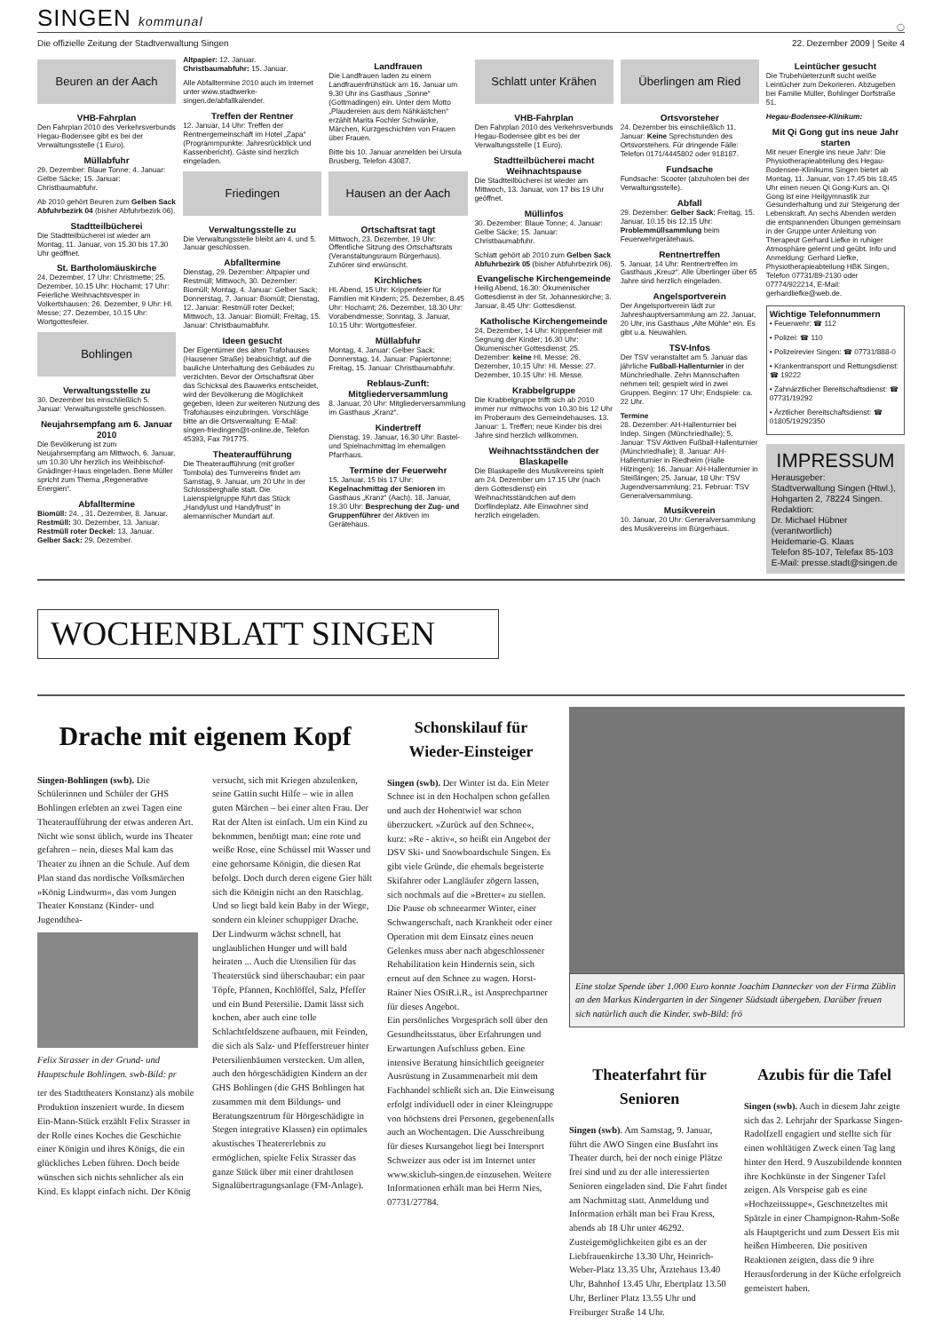SINGEN kommunal
◯
Die offizielle Zeitung der Stadtverwaltung Singen 22. Dezember 2009 | Seite 4
Beuren an der Aach
VHB-Fahrplan
Den Fahrplan 2010 des Verkehrsverbunds Hegau-Bodensee gibt es bei der Verwaltungsstelle (1 Euro).
Müllabfuhr
29. Dezember: Blaue Tonne; 4. Januar: Gelbe Säcke; 15. Januar: Christbaumabfuhr.
Ab 2010 gehört Beuren zum Gelben Sack Abfuhrbezirk 04 (bisher Abfuhrbezirk 06).
Stadtteilbücherei
Die Stadtteilbücherei ist wieder am Montag, 11. Januar, von 15.30 bis 17.30 Uhr geöffnet.
St. Bartholomäuskirche
24. Dezember, 17 Uhr: Christmette; 25. Dezember, 10.15 Uhr: Hochamt; 17 Uhr: Feierliche Weihnachtsvesper in Volkertshausen; 26. Dezember, 9 Uhr: Hl. Messe; 27. Dezember, 10.15 Uhr: Wortgottesfeier.
Bohlingen
Verwaltungsstelle zu
30. Dezember bis einschließlich 5. Januar: Verwaltungsstelle geschlossen.
Neujahrsempfang am 6. Januar 2010
Die Bevölkerung ist zum Neujahrsempfang am Mittwoch, 6. Januar, um 10.30 Uhr herzlich ins Weihbischof-Gnädinger-Haus eingeladen. Bene Müller spricht zum Thema „Regenerative Energien“.
Abfalltermine
Biomüll: 24. , 31. Dezember, 8. Januar. Restmüll: 30. Dezember, 13. Januar. Restmüll roter Deckel: 13. Januar. Gelber Sack: 29. Dezember.
Altpapier: 12. Januar. Christbaumabfuhr: 15. Januar.
Alle Abfalltermine 2010 auch im Internet unter www.stadtwerke-singen.de/abfallkalender.
Treffen der Rentner
12. Januar, 14 Uhr: Treffen der Rentnergemeinschaft im Hotel „Zapa“ (Programmpunkte: Jahresrückblick und Kassenbericht). Gäste sind herzlich eingeladen.
Friedingen
Verwaltungsstelle zu
Die Verwaltungsstelle bleibt am 4. und 5. Januar geschlossen.
Abfalltermine
Dienstag, 29. Dezember: Altpapier und Restmüll; Mittwoch, 30. Dezember: Biomüll; Montag, 4. Januar: Gelber Sack; Donnerstag, 7. Januar: Biomüll; Dienstag, 12. Januar: Restmüll roter Deckel; Mittwoch, 13. Januar: Biomüll; Freitag, 15. Januar: Christbaumabfuhr.
Ideen gesucht
Der Eigentümer des alten Trafohauses (Hausener Straße) beabsichtigt, auf die bauliche Unterhaltung des Gebäudes zu verzichten. Bevor der Ortschaftsrat über das Schicksal des Bauwerks entscheidet, wird der Bevölkerung die Möglichkeit gegeben, Ideen zur weiteren Nutzung des Trafohauses einzubringen. Vorschläge bitte an die Ortsverwaltung: E-Mail: singen-friedingen@t-online.de, Telefon 45393, Fax 791775.
Theateraufführung
Die Theateraufführung (mit großer Tombola) des Turnvereins findet am Samstag, 9. Januar, um 20 Uhr in der Schlossberghalle statt. Die Laienspielgruppe führt das Stück „Handylust und Handyfrust“ in alemannischer Mundart auf.
Landfrauen
Die Landfrauen laden zu einem Landfrauenfrühstück am 16. Januar um 9.30 Uhr ins Gasthaus „Sonne“ (Gottmadingen) ein. Unter dem Motto „Plaudereien aus dem Nähkästchen“ erzählt Marita Fochler Schwänke, Märchen, Kurzgeschichten von Frauen über Frauen.
Bitte bis 10. Januar anmelden bei Ursula Brusberg, Telefon 43087.
Hausen an der Aach
Ortschaftsrat tagt
Mittwoch, 23. Dezember, 19 Uhr: Öffentliche Sitzung des Ortschaftsrats (Veranstaltungsraum Bürgerhaus). Zuhörer sind erwünscht.
Kirchliches
Hl. Abend, 15 Uhr: Krippenfeier für Familien mit Kindern; 25. Dezember, 8.45 Uhr: Hochamt; 26. Dezember, 18.30 Uhr: Vorabendmesse; Sonntag, 3. Januar, 10.15 Uhr: Wortgottesfeier.
Müllabfuhr
Montag, 4. Januar: Gelber Sack; Donnerstag, 14. Januar: Papiertonne; Freitag, 15. Januar: Christbaumabfuhr.
Reblaus-Zunft: Mitgliederversammlung
8. Januar, 20 Uhr: Mitgliederversammlung im Gasthaus „Kranz“.
Kindertreff
Dienstag, 19. Januar, 16.30 Uhr: Bastel- und Spielnachmittag im ehemaligen Pfarrhaus.
Termine der Feuerwehr
15. Januar, 15 bis 17 Uhr: Kegelnachmittag der Senioren im Gasthaus „Kranz“ (Aach). 18. Januar, 19.30 Uhr: Besprechung der Zug- und Gruppenführer der Aktiven im Gerätehaus.
Schlatt unter Krähen
VHB-Fahrplan
Den Fahrplan 2010 des Verkehrsverbunds Hegau-Bodensee gibt es bei der Verwaltungsstelle (1 Euro).
Stadtteilbücherei macht Weihnachtspause
Die Stadtteilbücherei ist wieder am Mittwoch, 13. Januar, von 17 bis 19 Uhr geöffnet.
Müllinfos
30. Dezember: Blaue Tonne; 4. Januar: Gelbe Säcke; 15. Januar: Christbaumabfuhr.
Schlatt gehört ab 2010 zum Gelben Sack Abfuhrbezirk 05 (bisher Abfuhrbezirk 06).
Evangelische Kirchengemeinde
Heilig Abend, 16.30: Ökumenischer Gottesdienst in der St. Johanneskirche; 3. Januar, 8.45 Uhr: Gottesdienst.
Katholische Kirchengemeinde
24. Dezember, 14 Uhr: Krippenfeier mit Segnung der Kinder; 16.30 Uhr: Ökumenischer Gottesdienst; 25. Dezember: keine Hl. Messe; 26. Dezember, 10.15 Uhr: Hl. Messe; 27. Dezember, 10.15 Uhr: Hl. Messe.
Krabbelgruppe
Die Krabbelgruppe trifft sich ab 2010 immer nur mittwochs von 10.30 bis 12 Uhr im Proberaum des Gemeindehauses. 13. Januar: 1. Treffen; neue Kinder bis drei Jahre sind herzlich willkommen.
Weihnachtsständchen der Blaskapelle
Die Blaskapelle des Musikvereins spielt am 24. Dezember um 17.15 Uhr (nach dem Gottesdienst) ein Weihnachtsständchen auf dem Dorflindeplatz. Alle Einwohner sind herzlich eingeladen.
Überlingen am Ried
Ortsvorsteher
24. Dezember bis einschließlich 11. Januar: Keine Sprechstunden des Ortsvorstehers. Für dringende Fälle: Telefon 0171/4445802 oder 918187.
Fundsache
Fundsache: Scooter (abzuholen bei der Verwaltungsstelle).
Abfall
29. Dezember: Gelber Sack; Freitag, 15. Januar, 10.15 bis 12.15 Uhr: Problemmüllsammlung beim Feuerwehrgerätehaus.
Rentnertreffen
5. Januar, 14 Uhr: Rentnertreffen im Gasthaus „Kreuz“. Alle Überlinger über 65 Jahre sind herzlich eingeladen.
Angelsportverein
Der Angelsportverein lädt zur Jahreshauptversammlung am 22. Januar, 20 Uhr, ins Gasthaus „Alte Mühle“ ein. Es gibt u.a. Neuwahlen.
TSV-Infos
Der TSV veranstaltet am 5. Januar das jährliche Fußball-Hallenturnier in der Münchriedhalle. Zehn Mannschaften nehmen teil; gespielt wird in zwei Gruppen. Beginn: 17 Uhr; Endspiele: ca. 22 Uhr.
Termine
28. Dezember: AH-Hallenturnier bei Indep. Singen (Münchriedhalle); 5. Januar: TSV Aktiven Fußball-Hallenturnier (Münchriedhalle); 8. Januar: AH-Hallenturnier in Riedheim (Halle Hilzingen); 16. Januar: AH-Hallenturnier in Steißlingen; 25. Januar, 18 Uhr: TSV Jugendversammlung; 21. Februar: TSV Generalversammlung.
Musikverein
10. Januar, 20 Uhr: Generalversammlung des Musikvereins im Bürgerhaus.
Leintücher gesucht
Die Trubehüeterzunft sucht weiße Leintücher zum Dekorieren. Abzugeben bei Familie Müller, Bohlinger Dorfstraße 51.
Hegau-Bodensee-Klinikum:
Mit Qi Gong gut ins neue Jahr starten
Mit neuer Energie ins neue Jahr: Die Physiotherapieabteilung des Hegau-Bodensee-Klinikums Singen bietet ab Montag, 11. Januar, von 17.45 bis 18.45 Uhr einen neuen Qi Gong-Kurs an. Qi Gong ist eine Heilgymnastik zur Gesunderhaltung und zur Steigerung der Lebenskraft. An sechs Abenden werden die entspannenden Übungen gemeinsam in der Gruppe unter Anleitung von Therapeut Gerhard Liefke in ruhiger Atmosphäre gelernt und geübt. Info und Anmeldung: Gerhard Liefke, Physiotherapieabteilung HBK Singen, Telefon 07731/89-2130 oder 07774/922214, E-Mail: gerhardliefke@web.de.
Wichtige Telefonnummern
• Feuerwehr: ☎ 112
• Polizei: ☎ 110
• Polizeirevier Singen: ☎ 07731/888-0
• Krankentransport und Rettungsdienst: ☎ 19222
• Zahnärztlicher Bereitschaftsdienst: ☎ 07731/19292
• Ärztlicher Bereitschaftsdienst: ☎ 01805/19292350
IMPRESSUM
Herausgeber:
Stadtverwaltung Singen (Htwl.),
Hohgarten 2, 78224 Singen.
Redaktion:
Dr. Michael Hübner (verantwortlich)
Heidemarie-G. Klaas
Telefon 85-107, Telefax 85-103
E-Mail: presse.stadt@singen.de
WOCHENBLATT SINGEN
Drache mit eigenem Kopf
Singen-Bohlingen (swb). Die Schülerinnen und Schüler der GHS Bohlingen erlebten an zwei Tagen eine Theateraufführung der etwas anderen Art. Nicht wie sonst üblich, wurde ins Theater gefahren – nein, dieses Mal kam das Theater zu ihnen an die Schule. Auf dem Plan stand das nordische Volksmärchen »König Lindwurm«, das vom Jungen Theater Konstanz (Kinder- und Jugendthea-
Felix Strasser in der Grund- und Hauptschule Bohlingen. swb-Bild: pr
ter des Stadttheaters Konstanz) als mobile Produktion inszeniert wurde. In diesem Ein-Mann-Stück erzählt Felix Strasser in der Rolle eines Koches die Geschichte einer Königin und ihres Königs, die ein glückliches Leben führen. Doch beide wünschen sich nichts sehnlicher als ein Kind. Es klappt einfach nicht. Der König versucht, sich mit Kriegen abzulenken, seine Gattin sucht Hilfe – wie in allen guten Märchen – bei einer alten Frau. Der Rat der Alten ist einfach. Um ein Kind zu bekommen, benötigt man: eine rote und weiße Rose, eine Schüssel mit Wasser und eine gehorsame Königin, die diesen Rat befolgt. Doch durch deren eigene Gier hält sich die Königin nicht an den Ratschlag. Und so liegt bald kein Baby in der Wiege, sondern ein kleiner schuppiger Drache. Der Lindwurm wächst schnell, hat unglaublichen Hunger und will bald heiraten ... Auch die Utensilien für das Theaterstück sind überschaubar: ein paar Töpfe, Pfannen, Kochlöffel, Salz, Pfeffer und ein Bund Petersilie. Damit lässt sich kochen, aber auch eine tolle Schlachtfeldszene aufbauen, mit Feinden, die sich als Salz- und Pfefferstreuer hinter Petersilienbäumen verstecken. Um allen, auch den hörgeschädigten Kindern an der GHS Bohlingen (die GHS Bohlingen hat zusammen mit dem Bildungs- und Beratungszentrum für Hörgeschädigte in Stegen integrative Klassen) ein optimales akustisches Theatererlebnis zu ermöglichen, spielte Felix Strasser das ganze Stück über mit einer drahtlosen Signalübertragungsanlage (FM-Anlage).
Schonskilauf für Wieder-Einsteiger
Singen (swb). Der Winter ist da. Ein Meter Schnee ist in den Hochalpen schon gefallen und auch der Hohentwiel war schon überzuckert. »Zurück auf den Schnee«, kurz: »Re - aktiv«, so heißt ein Angebot der DSV Ski- und Snowboardschule Singen. Es gibt viele Gründe, die ehemals begeisterte Skifahrer oder Langläufer zögern lassen, sich nochmals auf die »Bretter« zu stellen. Die Pause ob schneearmer Winter, einer Schwangerschaft, nach Krankheit oder einer Operation mit dem Einsatz eines neuen Gelenkes muss aber nach abgeschlossener Rehabilitation kein Hindernis sein, sich erneut auf den Schnee zu wagen. Horst-Rainer Nies OStR.i.R., ist Ansprechpartner für dieses Angebot.
Ein persönliches Vorgespräch soll über den Gesundheitsstatus, über Erfahrungen und Erwartungen Aufschluss geben. Eine intensive Beratung hinsichtlich geeigneter Ausrüstung in Zusammenarbeit mit dem Fachhandel schließt sich an. Die Einweisung erfolgt individuell oder in einer Kleingruppe von höchstens drei Personen, gegebenenfalls auch an Wochentagen. Die Ausschreibung für dieses Kursangebot liegt bei Intersport Schweizer aus oder ist im Internet unter www.skiclub-singen.de einzusehen. Weitere Informationen erhält man bei Herrn Nies, 07731/27784.
Eine stolze Spende über 1.000 Euro konnte Joachim Dannecker von der Firma Züblin an den Markus Kindergarten in der Singener Südstadt übergeben. Darüber freuen sich natürlich auch die Kinder. swb-Bild: frö
Theaterfahrt für Senioren
Singen (swb). Am Samstag, 9. Januar, führt die AWO Singen eine Busfahrt ins Theater durch, bei der noch einige Plätze frei sind und zu der alle interessierten Senioren eingeladen sind. Die Fahrt findet am Nachmittag statt. Anmeldung und Information erhält man bei Frau Kress, abends ab 18 Uhr unter 46292. Zusteigemöglichkeiten gibt es an der Liebfrauenkirche 13.30 Uhr, Heinrich-Weber-Platz 13.35 Uhr, Ärztehaus 13.40 Uhr, Bahnhof 13.45 Uhr, Ebertplatz 13.50 Uhr, Berliner Platz 13.55 Uhr und Freiburger Straße 14 Uhr.
Azubis für die Tafel
Singen (swb). Auch in diesem Jahr zeigte sich das 2. Lehrjahr der Sparkasse Singen-Radolfzell engagiert und stellte sich für einen wohltätigen Zweck einen Tag lang hinter den Herd. 9 Auszubildende konnten ihre Kochkünste in der Singener Tafel zeigen. Als Vorspeise gab es eine »Hochzeitssuppe«, Geschnetzeltes mit Spätzle in einer Champignon-Rahm-Soße als Hauptgericht und zum Dessert Eis mit heißen Himbeeren. Die positiven Reaktionen zeigten, dass die 9 ihre Herausforderung in der Küche erfolgreich gemeistert haben.